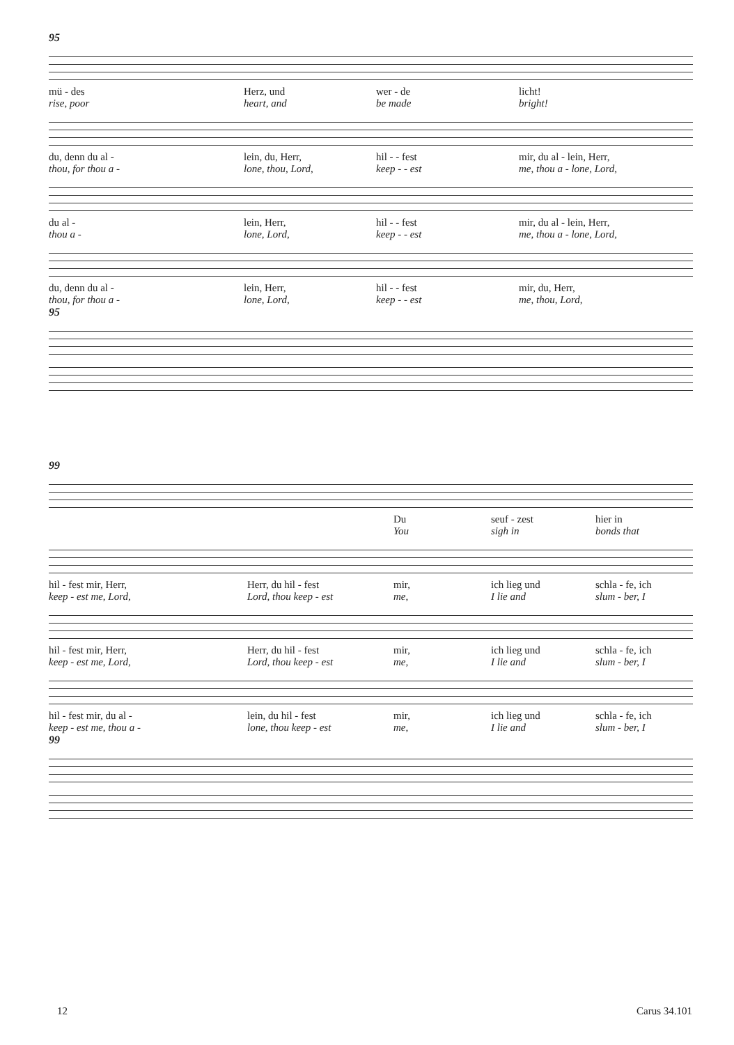95
mü - des
Herz, und
wer - de
licht!
rise, poor
heart, and
be made
bright!
du, denn du al -
lein, du, Herr,
hil - - fest
mir, du al - lein, Herr,
thou, for thou a -
lone, thou, Lord,
keep - - est
me, thou a - lone, Lord,
du al -
lein, Herr,
hil - - fest
mir, du al - lein, Herr,
thou a -
lone, Lord,
keep - - est
me, thou a - lone, Lord,
du, denn du al -
lein, Herr,
hil - - fest
mir, du, Herr,
thou, for thou a -
lone, Lord,
keep - - est
me, thou, Lord,
95
99
Du
seuf - zest
hier in
You
sigh in
bonds that
hil - fest mir, Herr,
Herr, du hil - fest
mir,
ich lieg und
schla - fe, ich
keep - est me, Lord,
Lord, thou keep - est
me,
I lie and
slum - ber, I
hil - fest mir, Herr,
Herr, du hil - fest
mir,
ich lieg und
schla - fe, ich
keep - est me, Lord,
Lord, thou keep - est
me,
I lie and
slum - ber, I
hil - fest mir, du al -
lein, du hil - fest
mir,
ich lieg und
schla - fe, ich
keep - est me, thou a -
lone, thou keep - est
me,
I lie and
slum - ber, I
99
12 Carus 34.101